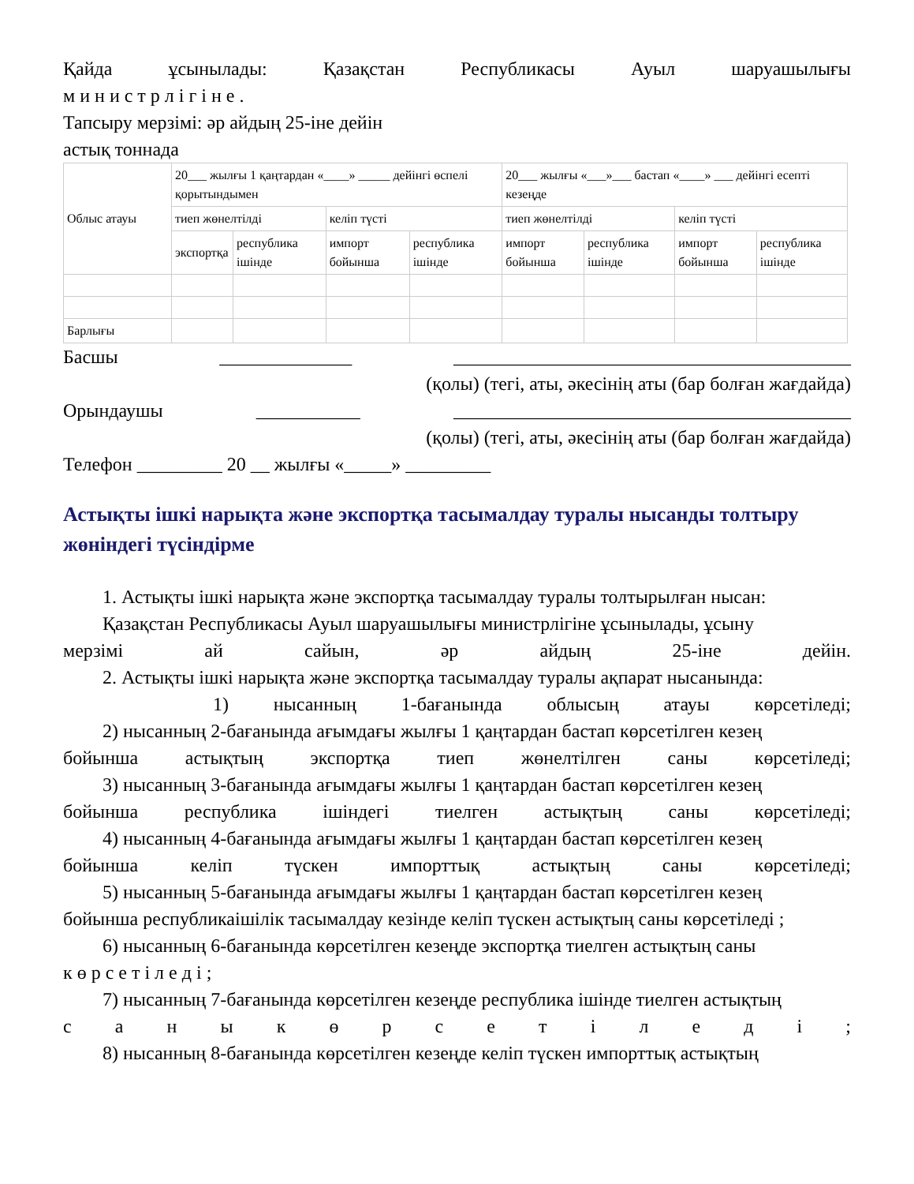Қайда ұсынылады: Қазақстан Республикасы Ауыл шаруашылығы
м и н и с т р л і г і н е .
Тапсыру мерзімі: әр айдың 25-іне дейін
астық тоннада
| Облыс атауы | 20___ жылғы 1 қаңтардан «____» _____ дейінгі өспелі қорытындымен | | | | 20___ жылғы «___»___ бастап «____» ___ дейінгі есепті кезеңде | | | |
| | тиеп жөнелтілді | | келіп түсті | | тиеп жөнелтілді | | келіп түсті | |
| | экспортқа | республика ішінде | импорт бойынша | республика ішінде | импорт бойынша | республика ішінде | импорт бойынша | республика ішінде |
| Барлығы | | | | | | | | |
Басшы ______________ __________________________________________
(қолы) (тегі, аты, әкесінің аты (бар болған жағдайда)
Орындаушы ___________ __________________________________________
(қолы) (тегі, аты, әкесінің аты (бар болған жағдайда)
Телефон _________ 20 __ жылғы «_____» _________
Астықты ішкі нарықта және экспортқа тасымалдау туралы нысанды толтыру жөніндегі түсіндірме
1. Астықты ішкі нарықта және экспортқа тасымалдау туралы толтырылған нысан:
Қазақстан Республикасы Ауыл шаруашылығы министрлігіне ұсынылады, ұсыну
мерзімі ай сайын, әр айдың 25-іне дейін.
2. Астықты ішкі нарықта және экспортқа тасымалдау туралы ақпарат нысанында:
1) нысанның 1-бағанында облысың атауы көрсетіледі;
2) нысанның 2-бағанында ағымдағы жылғы 1 қаңтардан бастап көрсетілген кезең
бойынша астықтың экспортқа тиеп жөнелтілген саны көрсетіледі;
3) нысанның 3-бағанында ағымдағы жылғы 1 қаңтардан бастап көрсетілген кезең
бойынша республика ішіндегі тиелген астықтың саны көрсетіледі;
4) нысанның 4-бағанында ағымдағы жылғы 1 қаңтардан бастап көрсетілген кезең
бойынша келіп түскен импорттық астықтың саны көрсетіледі;
5) нысанның 5-бағанында ағымдағы жылғы 1 қаңтардан бастап көрсетілген кезең
бойынша республикаішілік тасымалдау кезінде келіп түскен астықтың саны көрсетіледі ;
6) нысанның 6-бағанында көрсетілген кезеңде экспортқа тиелген астықтың саны
к ө р с е т і л е д і ;
7) нысанның 7-бағанында көрсетілген кезеңде республика ішінде тиелген астықтың
с а н ы к ө р с е т і л е д і ;
8) нысанның 8-бағанында көрсетілген кезеңде келіп түскен импорттық астықтың